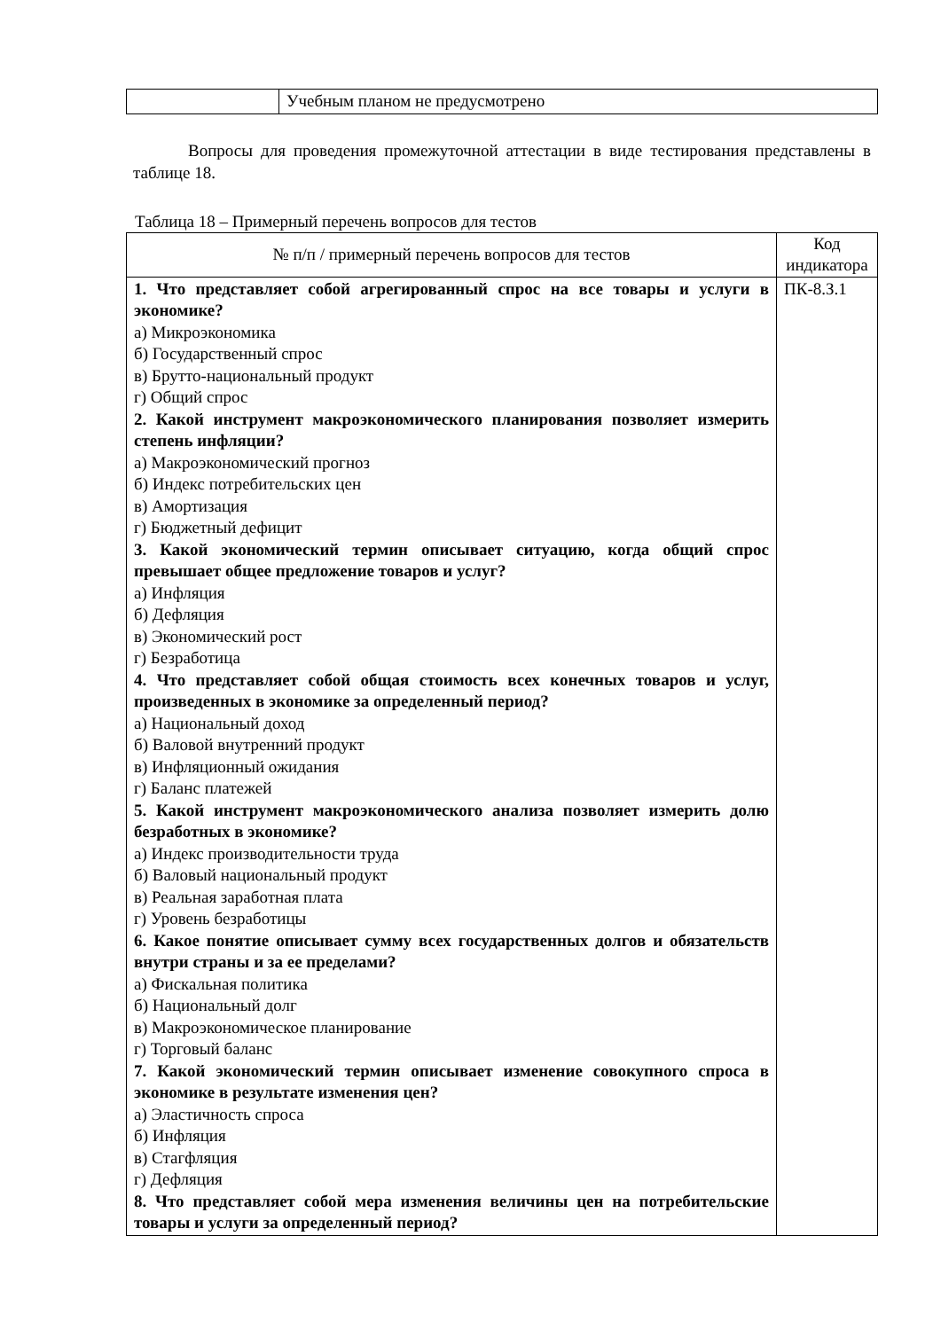| | Учебным планом не предусмотрено |
Вопросы для проведения промежуточной аттестации в виде тестирования представлены в таблице 18.
Таблица 18 – Примерный перечень вопросов для тестов
| № п/п / примерный перечень вопросов для тестов | Код индикатора |
| --- | --- |
| 1. Что представляет собой агрегированный спрос на все товары и услуги в экономике? а) Микроэкономика б) Государственный спрос в) Брутто-национальный продукт г) Общий спрос 2. Какой инструмент макроэкономического планирования позволяет измерить степень инфляции? а) Макроэкономический прогноз б) Индекс потребительских цен в) Амортизация г) Бюджетный дефицит 3. Какой экономический термин описывает ситуацию, когда общий спрос превышает общее предложение товаров и услуг? а) Инфляция б) Дефляция в) Экономический рост г) Безработица 4. Что представляет собой общая стоимость всех конечных товаров и услуг, произведенных в экономике за определенный период? а) Национальный доход б) Валовой внутренний продукт в) Инфляционный ожидания г) Баланс платежей 5. Какой инструмент макроэкономического анализа позволяет измерить долю безработных в экономике? а) Индекс производительности труда б) Валовый национальный продукт в) Реальная заработная плата г) Уровень безработицы 6. Какое понятие описывает сумму всех государственных долгов и обязательств внутри страны и за ее пределами? а) Фискальная политика б) Национальный долг в) Макроэкономическое планирование г) Торговый баланс 7. Какой экономический термин описывает изменение совокупного спроса в экономике в результате изменения цен? а) Эластичность спроса б) Инфляция в) Стагфляция г) Дефляция 8. Что представляет собой мера изменения величины цен на потребительские товары и услуги за определенный период? | ПК-8.З.1 |